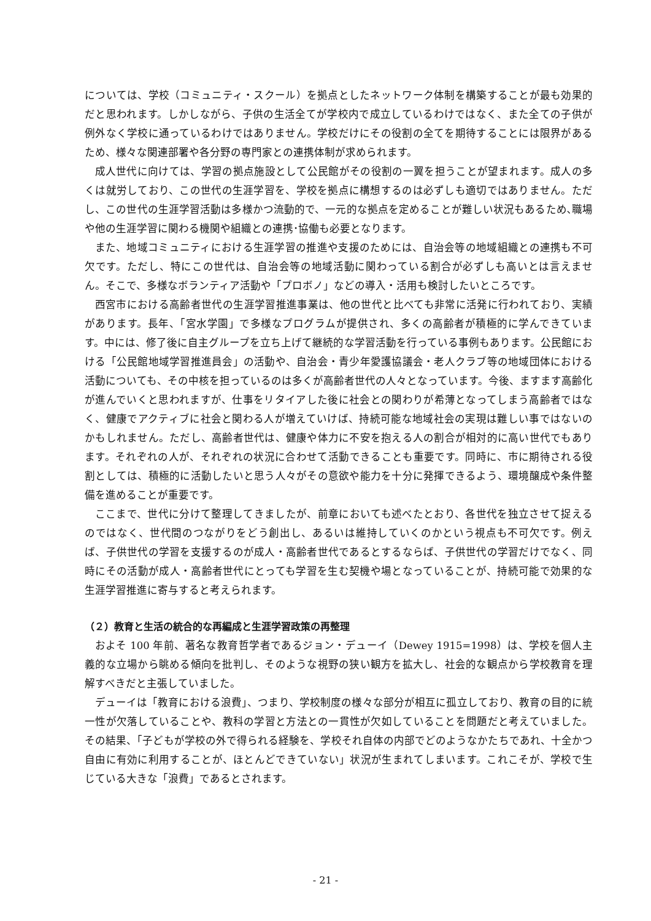については、学校（コミュニティ・スクール）を拠点としたネットワーク体制を構築することが最も効果的だと思われます。しかしながら、子供の生活全てが学校内で成立しているわけではなく、また全ての子供が例外なく学校に通っているわけではありません。学校だけにその役割の全てを期待することには限界があるため、様々な関連部署や各分野の専門家との連携体制が求められます。
成人世代に向けては、学習の拠点施設として公民館がその役割の一翼を担うことが望まれます。成人の多くは就労しており、この世代の生涯学習を、学校を拠点に構想するのは必ずしも適切ではありません。ただし、この世代の生涯学習活動は多様かつ流動的で、一元的な拠点を定めることが難しい状況もあるため､職場や他の生涯学習に関わる機関や組織との連携･協働も必要となります。
また、地域コミュニティにおける生涯学習の推進や支援のためには、自治会等の地域組織との連携も不可欠です。ただし、特にこの世代は、自治会等の地域活動に関わっている割合が必ずしも高いとは言えません。そこで、多様なボランティア活動や「プロボノ」などの導入・活用も検討したいところです。
西宮市における高齢者世代の生涯学習推進事業は、他の世代と比べても非常に活発に行われており、実績があります。長年、「宮水学園」で多様なプログラムが提供され、多くの高齢者が積極的に学んできています。中には、修了後に自主グループを立ち上げて継続的な学習活動を行っている事例もあります。公民館における「公民館地域学習推進員会」の活動や、自治会・青少年愛護協議会・老人クラブ等の地域団体における活動についても、その中核を担っているのは多くが高齢者世代の人々となっています。今後、ますます高齢化が進んでいくと思われますが、仕事をリタイアした後に社会との関わりが希薄となってしまう高齢者ではなく、健康でアクティブに社会と関わる人が増えていけば、持続可能な地域社会の実現は難しい事ではないのかもしれません。ただし、高齢者世代は、健康や体力に不安を抱える人の割合が相対的に高い世代でもあります。それぞれの人が、それぞれの状況に合わせて活動できることも重要です。同時に、市に期待される役割としては、積極的に活動したいと思う人々がその意欲や能力を十分に発揮できるよう、環境醸成や条件整備を進めることが重要です。
ここまで、世代に分けて整理してきましたが、前章においても述べたとおり、各世代を独立させて捉えるのではなく、世代間のつながりをどう創出し、あるいは維持していくのかという視点も不可欠です。例えば、子供世代の学習を支援するのが成人・高齢者世代であるとするならば、子供世代の学習だけでなく、同時にその活動が成人・高齢者世代にとっても学習を生む契機や場となっていることが、持続可能で効果的な生涯学習推進に寄与すると考えられます。
（２）教育と生活の統合的な再編成と生涯学習政策の再整理
およそ 100 年前、著名な教育哲学者であるジョン・デューイ（Dewey 1915=1998）は、学校を個人主義的な立場から眺める傾向を批判し、そのような視野の狭い観方を拡大し、社会的な観点から学校教育を理解すべきだと主張していました。
デューイは「教育における浪費」、つまり、学校制度の様々な部分が相互に孤立しており、教育の目的に統一性が欠落していることや、教科の学習と方法との一貫性が欠如していることを問題だと考えていました。その結果、「子どもが学校の外で得られる経験を、学校それ自体の内部でどのようなかたちであれ、十全かつ自由に有効に利用することが、ほとんどできていない」状況が生まれてしまいます。これこそが、学校で生じている大きな「浪費」であるとされます。
- 21 -